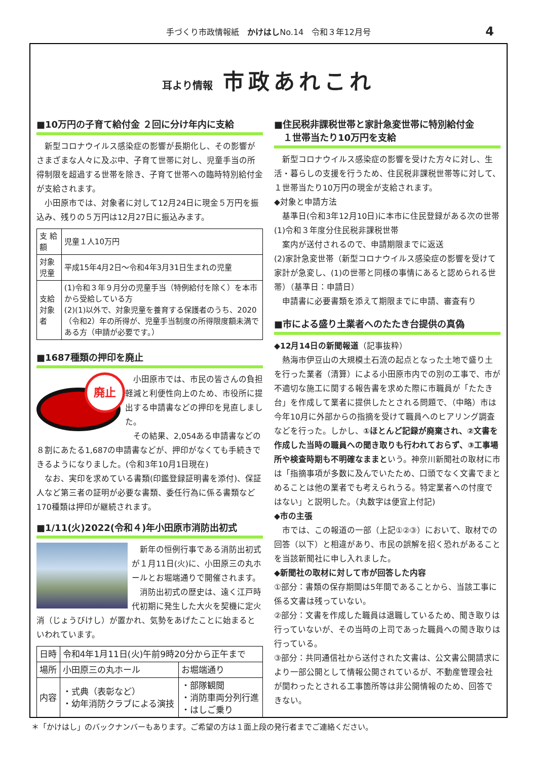手づくり市政情報紙　かけはしNo.14　令和３年12月号 4
耳より情報 市政あれこれ
■10万円の子育て給付金 ２回に分け年内に支給
　新型コロナウイルス感染症の影響が長期化し、その影響がさまざまな人々に及ぶ中、子育て世帯に対し、児童手当の所得制限を超過する世帯を除き、子育て世帯への臨時特別給付金が支給されます。
　小田原市では、対象者に対して12月24日に現金５万円を振込み、残りの５万円は12月27日に振込みます。
| 支 給 額 | 児童１人10万円 |
| 対象児童 | 平成15年4月2日～令和4年3月31日生まれの児童 |
| 支給対象者 | (1)令和３年９月分の児童手当（特例給付を除く）を本市から受給している方 (2)(1)以外で、対象児童を養育する保護者のうち、2020（令和2）年の所得が、児童手当制度の所得限度額未満である方（申請が必要です。） |
■1687種類の押印を廃止
廃止
　小田原市では、市民の皆さんの負担軽減と利便性向上のため、市役所に提出する申請書などの押印を見直しました。
　その結果、2,054ある申請書などの８割にあたる1,687の申請書などが、押印がなくても手続きできるようになりました。(令和3年10月1日現在)
　なお、実印を求めている書類(印鑑登録証明書を添付)、保証人など第三者の証明が必要な書類、委任行為に係る書類など170種類は押印が継続されます。
■1/11(火)2022(令和４)年小田原市消防出初式
　新年の恒例行事である消防出初式が１月11日(火)に、小田原三の丸ホールとお堀端通りで開催されます。
　消防出初式の歴史は、遠く江戸時代初期に発生した大火を契機に定火消（じょうびけし）が置かれ、気勢をあげたことに始まるといわれています。
| 日時 | 令和4年1月11日(火)午前9時20分から正午まで | |
| 場所 | 小田原三の丸ホール | お堀端通り |
| 内容 | ・式典（表彰など） ・幼年消防クラブによる演技 | ・部隊観閲 ・消防車両分列行進 ・はしご乗り |
■住民税非課税世帯と家計急変世帯に特別給付金
　１世帯当たり10万円を支給
　新型コロナウイルス感染症の影響を受けた方々に対し、生活・暮らしの支援を行うため、住民税非課税世帯等に対して、１世帯当たり10万円の現金が支給されます。
◆対象と申請方法
　基準日(令和3年12月10日)に本市に住民登録がある次の世帯
(1)令和３年度分住民税非課税世帯
　案内が送付されるので、申請期限までに返送
(2)家計急変世帯（新型コロナウイルス感染症の影響を受けて家計が急変し、(1)の世帯と同様の事情にあると認められる世帯）（基準日：申請日）
　申請書に必要書類を添えて期限までに申請、審査有り
■市による盛り土業者へのたたき台提供の真偽
◆12月14日の新聞報道（記事抜粋）
　熱海市伊豆山の大規模土石流の起点となった土地で盛り土を行った業者（清算）による小田原市内での別の工事で、市が不適切な施工に関する報告書を求めた際に市職員が「たたき台」を作成して業者に提供したとされる問題で、（中略）市は今年10月に外部からの指摘を受けて職員へのヒアリング調査などを行った。しかし、①ほとんど記録が廃棄され、②文書を作成した当時の職員への聞き取りも行われておらず、③工事場所や検査時期も不明確なままという。神奈川新聞社の取材に市は「指摘事項が多数に及んでいたため、口頭でなく文書でまとめることは他の業者でも考えられうる。特定業者への忖度ではない」と説明した。（丸数字は便宜上付記)
◆市の主張
　市では、この報道の一部（上記①②③）において、取材での回答（以下）と相違があり、市民の誤解を招く恐れがあることを当該新聞社に申し入れました。
◆新聞社の取材に対して市が回答した内容
①部分：書類の保存期間は5年間であることから、当該工事に係る文書は残っていない。
②部分：文書を作成した職員は退職しているため、聞き取りは行っていないが、その当時の上司であった職員への聞き取りは行っている。
③部分：共同通信社から送付された文書は、公文書公開請求により一部公開として情報公開されているが、不動産管理会社が関わったとされる工事箇所等は非公開情報のため、回答できない。
＊「かけはし」のバックナンバーもあります。ご希望の方は１面上段の発行者までご連絡ください。